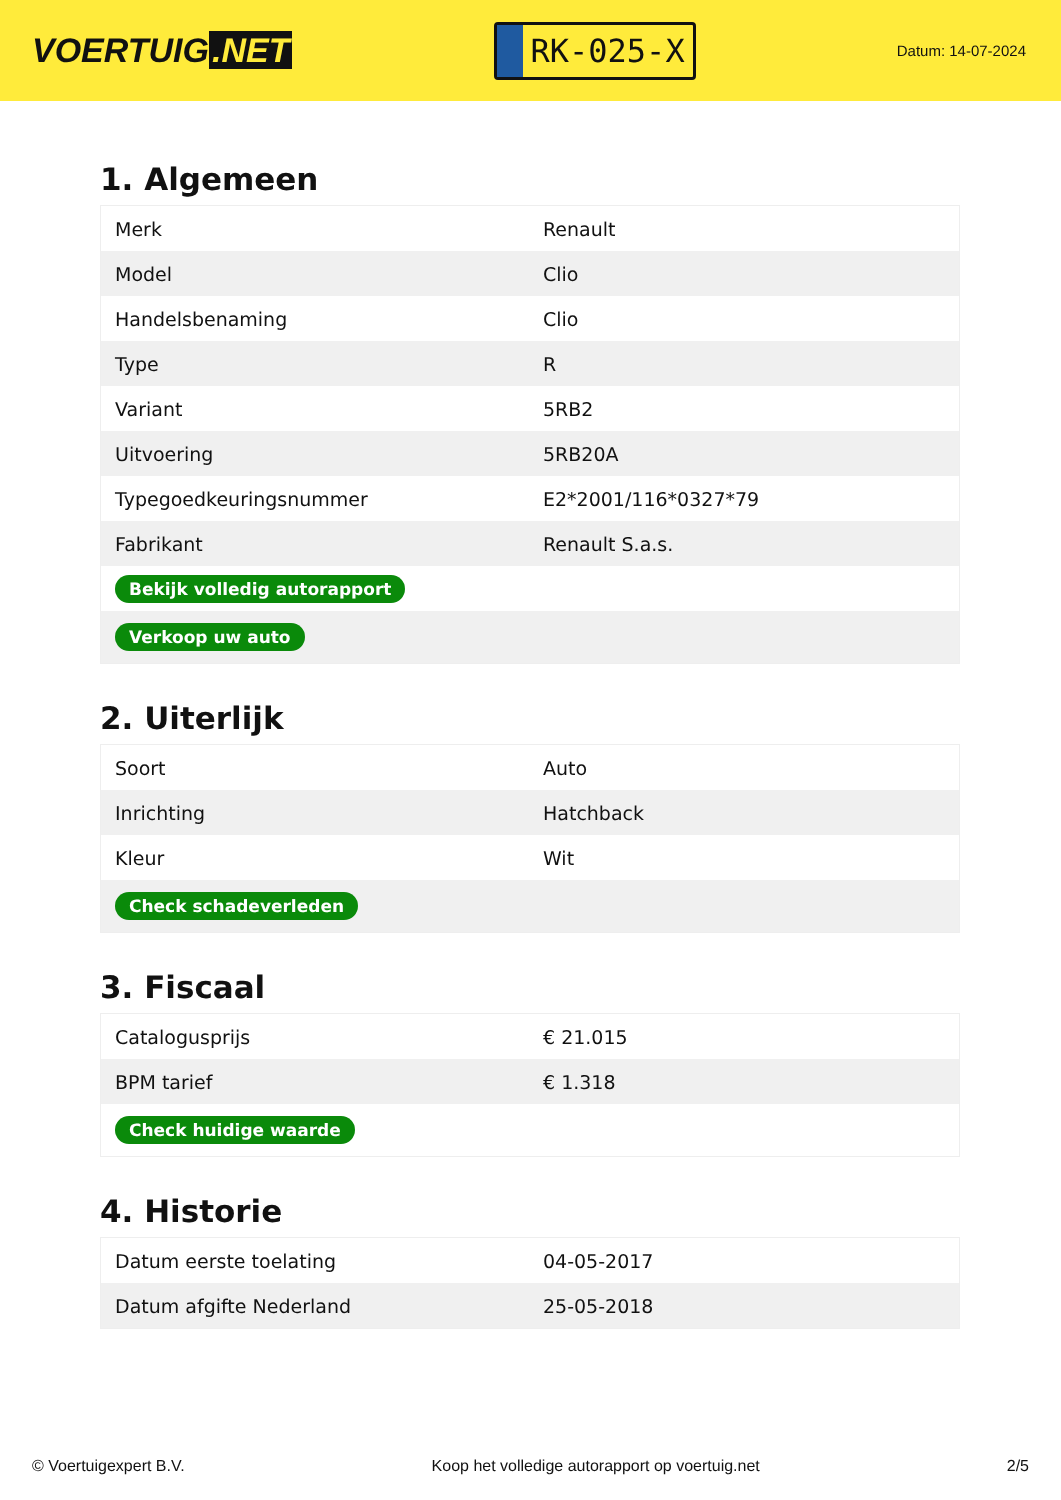VOERTUIG.NET
RK-025-X
Datum: 14-07-2024
1. Algemeen
| Merk | Renault |
| Model | Clio |
| Handelsbenaming | Clio |
| Type | R |
| Variant | 5RB2 |
| Uitvoering | 5RB20A |
| Typegoedkeuringsnummer | E2*2001/116*0327*79 |
| Fabrikant | Renault S.a.s. |
| Bekijk volledig autorapport | |
| Verkoop uw auto | |
2. Uiterlijk
| Soort | Auto |
| Inrichting | Hatchback |
| Kleur | Wit |
| Check schadeverleden | |
3. Fiscaal
| Catalogusprijs | € 21.015 |
| BPM tarief | € 1.318 |
| Check huidige waarde | |
4. Historie
| Datum eerste toelating | 04-05-2017 |
| Datum afgifte Nederland | 25-05-2018 |
© Voertuigexpert B.V. Koop het volledige autorapport op voertuig.net 2/5